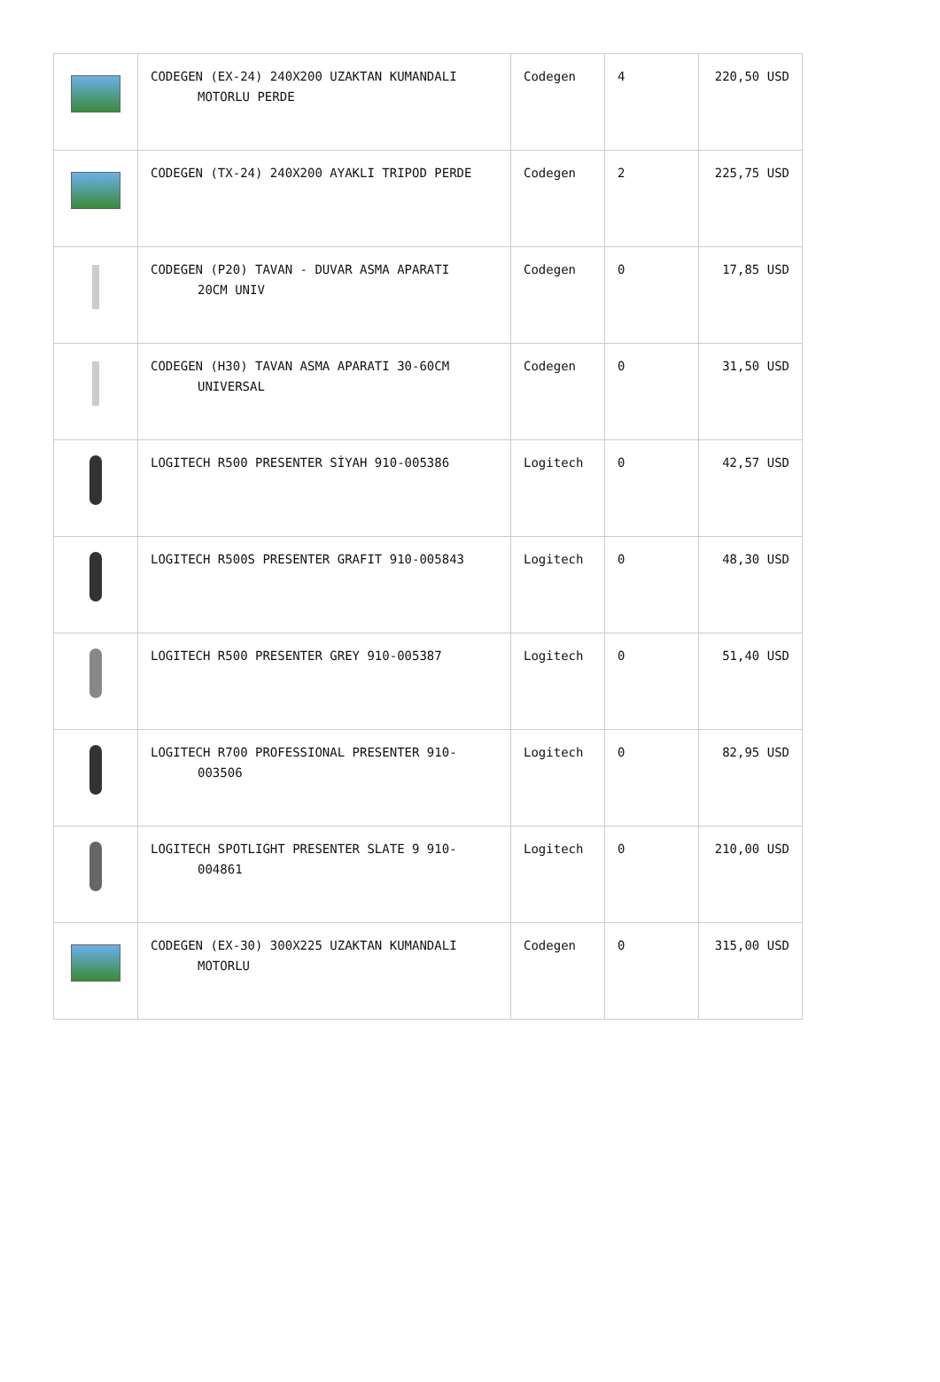| | CODEGEN (EX-24) 240X200 UZAKTAN KUMANDALI MOTORLU PERDE | Codegen | 4 | 220,50 USD |
| | CODEGEN (TX-24) 240X200 AYAKLI TRIPOD PERDE | Codegen | 2 | 225,75 USD |
| | CODEGEN (P20) TAVAN - DUVAR ASMA APARATI 20CM UNIV | Codegen | 0 | 17,85 USD |
| | CODEGEN (H30) TAVAN ASMA APARATI 30-60CM UNIVERSAL | Codegen | 0 | 31,50 USD |
| | LOGITECH R500 PRESENTER SİYAH 910-005386 | Logitech | 0 | 42,57 USD |
| | LOGITECH R500S PRESENTER GRAFIT 910-005843 | Logitech | 0 | 48,30 USD |
| | LOGITECH R500 PRESENTER GREY 910-005387 | Logitech | 0 | 51,40 USD |
| | LOGITECH R700 PROFESSIONAL PRESENTER 910- 003506 | Logitech | 0 | 82,95 USD |
| | LOGITECH SPOTLIGHT PRESENTER SLATE 9 910- 004861 | Logitech | 0 | 210,00 USD |
| | CODEGEN (EX-30) 300X225 UZAKTAN KUMANDALI MOTORLU | Codegen | 0 | 315,00 USD |